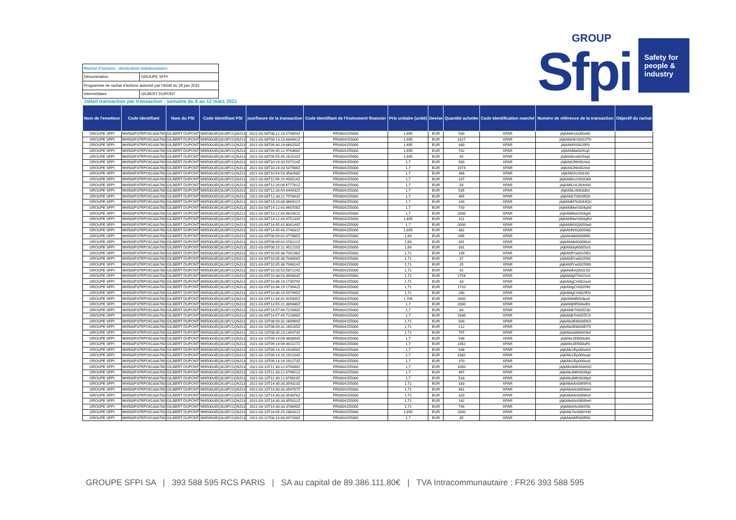| Rachat d'actions - déclaration hebdomadaire | |
| Dénomination | GROUPE SFPI |
| Programme de rachat d'actions autorisé par l'AGM du 18 juin 2021 | |
| Intermédiaire | GILBERT DUPONT |
GROUP
Sfpi
Safety for people & industry
Détail transaction par transaction - semaine du 8 au 12 mars 2021
| Nom de l'emetteur | Code Identifiant | Nom du PSI | Code Identifiant PSI | jour/heure de la transaction | Code Identifiant de l'instrument financier | Prix unitaire (unité) | Devise | Quantité achetée | Code Identification marché | Numéro de référence de la transaction | Objectif du rachat |
| --- | --- | --- | --- | --- | --- | --- | --- | --- | --- | --- | --- |
| GROUPE SFPI | 969500P37RPOIG33A760 | GILBERT DUPONT | 969500UEQ3U3P21QNJ13 | 2021-03-08T08:12:28.570854Z | FR0004155000 | 1,695 | EUR | 500 | XPAR | jAj6AfdHJs000z60 | |
| GROUPE SFPI | 969500P37RPOIG33A760 | GILBERT DUPONT | 969500UEQ3U3P21QNJ13 | 2021-03-08T08:13:10.684941Z | FR0004155000 | 1,695 | EUR | 1027 | XPAR | jAj6AfdHKX0010T0 | |
| GROUPE SFPI | 969500P37RPOIG33A760 | GILBERT DUPONT | 969500UEQ3U3P21QNJ13 | 2021-03-08T09:30:24.660250Z | FR0004155000 | 1,695 | EUR | 480 | XPAR | jAj6AfdIXI0020P0 | |
| GROUPE SFPI | 969500P37RPOIG33A760 | GILBERT DUPONT | 969500UEQ3U3P21QNJ13 | 2021-03-08T09:45:12.976366Z | FR0004155000 | 1,695 | EUR | 702 | XPAR | jAj6AfdIla002Kq0 | |
| GROUPE SFPI | 969500P37RPOIG33A760 | GILBERT DUPONT | 969500UEQ3U3P21QNJ13 | 2021-03-08T09:55:45.261520Z | FR0004155000 | 1,695 | EUR | 45 | XPAR | jAj6AfdIvn002Nq0 | |
| GROUPE SFPI | 969500P37RPOIG33A760 | GILBERT DUPONT | 969500UEQ3U3P21QNJ13 | 2021-03-08T10:24:33.537214Z | FR0004155000 | 1,7 | EUR | 560 | XPAR | jAj6AfdJNh002ie0 | |
| GROUPE SFPI | 969500P37RPOIG33A760 | GILBERT DUPONT | 969500UEQ3U3P21QNJ13 | 2021-03-08T10:24:33.537566Z | FR0004155000 | 1,7 | EUR | 1074 | XPAR | jAj6AfdJNh002in0 | |
| GROUPE SFPI | 969500P37RPOIG33A760 | GILBERT DUPONT | 969500UEQ3U3P21QNJ13 | 2021-03-08T10:54:53.358268Z | FR0004155000 | 1,7 | EUR | 366 | XPAR | jAj6AfdJr20031t0 | |
| GROUPE SFPI | 969500P37RPOIG33A760 | GILBERT DUPONT | 969500UEQ3U3P21QNJ13 | 2021-03-08T11:56:19.458514Z | FR0004155000 | 1,7 | EUR | 107 | XPAR | jAj6AfdKoV003Uk0 | |
| GROUPE SFPI | 969500P37RPOIG33A760 | GILBERT DUPONT | 969500UEQ3U3P21QNJ13 | 2021-03-08T12:26:08.677761Z | FR0004155000 | 1,7 | EUR | 50 | XPAR | jAj6AfdLHL003dS0 | |
| GROUPE SFPI | 969500P37RPOIG33A760 | GILBERT DUPONT | 969500UEQ3U3P21QNJ13 | 2021-03-08T12:26:54.644432Z | FR0004155000 | 1,7 | EUR | 535 | XPAR | jAj6AfdLI4003db0 | |
| GROUPE SFPI | 969500P37RPOIG33A760 | GILBERT DUPONT | 969500UEQ3U3P21QNJ13 | 2021-03-08T12:38:11.797843Z | FR0004155000 | 1,7 | EUR | 465 | XPAR | jAj6AfdLT0003fQ0 | |
| GROUPE SFPI | 969500P37RPOIG33A760 | GILBERT DUPONT | 969500UEQ3U3P21QNJ13 | 2021-03-08T13:20:08.366922Z | FR0004155000 | 1,7 | EUR | 100 | XPAR | jAj6AfdM7b0044Q0 | |
| GROUPE SFPI | 969500P37RPOIG33A760 | GILBERT DUPONT | 969500UEQ3U3P21QNJ13 | 2021-03-08T14:12:43.960706Z | FR0004155000 | 1,7 | EUR | 743 | XPAR | jAj6AfdMwV004g90 | |
| GROUPE SFPI | 969500P37RPOIG33A760 | GILBERT DUPONT | 969500UEQ3U3P21QNJ13 | 2021-03-08T14:12:43.961061Z | FR0004155000 | 1,7 | EUR | 2000 | XPAR | jAj6AfdMwV004gI0 | |
| GROUPE SFPI | 969500P37RPOIG33A760 | GILBERT DUPONT | 969500UEQ3U3P21QNJ13 | 2021-03-08T14:12:43.975134Z | FR0004155000 | 1,695 | EUR | 411 | XPAR | jAj6AfdMwV004gR0 | |
| GROUPE SFPI | 969500P37RPOIG33A760 | GILBERT DUPONT | 969500UEQ3U3P21QNJ13 | 2021-03-08T14:45:42.804149Z | FR0004155000 | 1,7 | EUR | 2000 | XPAR | jAj6AfdNSQ0054a0 | |
| GROUPE SFPI | 969500P37RPOIG33A760 | GILBERT DUPONT | 969500UEQ3U3P21QNJ13 | 2021-03-08T14:45:43.274831Z | FR0004155000 | 1,695 | EUR | 362 | XPAR | jAj6AfdNSQ0054j0 | |
| GROUPE SFPI | 969500P37RPOIG33A760 | GILBERT DUPONT | 969500UEQ3U3P21QNJ13 | 2021-03-09T08:09:02.077885Z | FR0004155000 | 1,69 | EUR | 685 | XPAR | jAj6Afddk6000Ml0 | |
| GROUPE SFPI | 969500P37RPOIG33A760 | GILBERT DUPONT | 969500UEQ3U3P21QNJ13 | 2021-03-09T08:09:02.078221Z | FR0004155000 | 1,69 | EUR | 391 | XPAR | jAj6Afddk6000Mu0 | |
| GROUPE SFPI | 969500P37RPOIG33A760 | GILBERT DUPONT | 969500UEQ3U3P21QNJ13 | 2021-03-09T08:15:12.451210Z | FR0004155000 | 1,69 | EUR | 331 | XPAR | jAj6Afddq4000Sc0 | |
| GROUPE SFPI | 969500P37RPOIG33A760 | GILBERT DUPONT | 969500UEQ3U3P21QNJ13 | 2021-03-09T10:05:38.704196Z | FR0004155000 | 1,71 | EUR | 109 | XPAR | jAj6AfdfYw0025E0 | |
| GROUPE SFPI | 969500P37RPOIG33A760 | GILBERT DUPONT | 969500UEQ3U3P21QNJ13 | 2021-03-09T10:05:38.704656Z | FR0004155000 | 1,71 | EUR | 37 | XPAR | jAj6AfdfYw0025N0 | |
| GROUPE SFPI | 969500P37RPOIG33A760 | GILBERT DUPONT | 969500UEQ3U3P21QNJ13 | 2021-03-09T10:05:38.704814Z | FR0004155000 | 1,71 | EUR | 25 | XPAR | jAj6AfdfYw0025W0 | |
| GROUPE SFPI | 969500P37RPOIG33A760 | GILBERT DUPONT | 969500UEQ3U3P21QNJ13 | 2021-03-09T10:28:53.587214Z | FR0004155000 | 1,71 | EUR | 42 | XPAR | jAj6AfdfvQ002L50 | |
| GROUPE SFPI | 969500P37RPOIG33A760 | GILBERT DUPONT | 969500UEQ3U3P21QNJ13 | 2021-03-09T10:38:54.469003Z | FR0004155000 | 1,71 | EUR | 1754 | XPAR | jAj6Afdg57002Xv0 | |
| GROUPE SFPI | 969500P37RPOIG33A760 | GILBERT DUPONT | 969500UEQ3U3P21QNJ13 | 2021-03-09T10:46:19.173579Z | FR0004155000 | 1,71 | EUR | 33 | XPAR | jAj6AfdgCH002ev0 | |
| GROUPE SFPI | 969500P37RPOIG33A760 | GILBERT DUPONT | 969500UEQ3U3P21QNJ13 | 2021-03-09T10:46:19.173942Z | FR0004155000 | 1,71 | EUR | 1720 | XPAR | jAj6AfdgCH002f40 | |
| GROUPE SFPI | 969500P37RPOIG33A760 | GILBERT DUPONT | 969500UEQ3U3P21QNJ13 | 2021-03-09T10:46:19.597995Z | FR0004155000 | 1,71 | EUR | 280 | XPAR | jAj6AfdgCH002fD0 | |
| GROUPE SFPI | 969500P37RPOIG33A760 | GILBERT DUPONT | 969500UEQ3U3P21QNJ13 | 2021-03-09T12:34:41.925605Z | FR0004155000 | 1,705 | EUR | 2000 | XPAR | jAj6AfdhtB003pz0 | |
| GROUPE SFPI | 969500P37RPOIG33A760 | GILBERT DUPONT | 969500UEQ3U3P21QNJ13 | 2021-03-09T13:55:21.389480Z | FR0004155000 | 1,7 | EUR | 2000 | XPAR | jAj6Afdj9F004eE0 | |
| GROUPE SFPI | 969500P37RPOIG33A760 | GILBERT DUPONT | 969500UEQ3U3P21QNJ13 | 2021-03-09T14:57:49.721690Z | FR0004155000 | 1,7 | EUR | 64 | XPAR | jAj6Afdk7h005Z30 | |
| GROUPE SFPI | 969500P37RPOIG33A760 | GILBERT DUPONT | 969500UEQ3U3P21QNJ13 | 2021-03-09T14:57:49.721896Z | FR0004155000 | 1,7 | EUR | 1936 | XPAR | jAj6Afdk7h005ZC0 | |
| GROUPE SFPI | 969500P37RPOIG33A760 | GILBERT DUPONT | 969500UEQ3U3P21QNJ13 | 2021-03-10T08:09:32.284969Z | FR0004155000 | 1,71 | EUR | 500 | XPAR | jAj6Afe0E8000DK0 | |
| GROUPE SFPI | 969500P37RPOIG33A760 | GILBERT DUPONT | 969500UEQ3U3P21QNJ13 | 2021-03-10T08:09:32.285205Z | FR0004155000 | 1,71 | EUR | 212 | XPAR | jAj6Afe0E8000DT0 | |
| GROUPE SFPI | 969500P37RPOIG33A760 | GILBERT DUPONT | 969500UEQ3U3P21QNJ13 | 2021-03-10T08:35:23.135474Z | FR0004155000 | 1,71 | EUR | 797 | XPAR | jAj6Afe0d8000Ob0 | |
| GROUPE SFPI | 969500P37RPOIG33A760 | GILBERT DUPONT | 969500UEQ3U3P21QNJ13 | 2021-03-10T09:14:09.480894Z | FR0004155000 | 1,7 | EUR | 548 | XPAR | jAj6Afe1Ef000u60 | |
| GROUPE SFPI | 969500P37RPOIG33A760 | GILBERT DUPONT | 969500UEQ3U3P21QNJ13 | 2021-03-10T09:14:09.481127Z | FR0004155000 | 1,7 | EUR | 1452 | XPAR | jAj6Afe1Ef000uF0 | |
| GROUPE SFPI | 969500P37RPOIG33A760 | GILBERT DUPONT | 969500UEQ3U3P21QNJ13 | 2021-03-10T09:14:19.291856Z | FR0004155000 | 1,7 | EUR | 548 | XPAR | jAj6Afe1Ep000uh0 | |
| GROUPE SFPI | 969500P37RPOIG33A760 | GILBERT DUPONT | 969500UEQ3U3P21QNJ13 | 2021-03-10T09:14:19.292104Z | FR0004155000 | 1,7 | EUR | 1082 | XPAR | jAj6Afe1Ep000uq0 | |
| GROUPE SFPI | 969500P37RPOIG33A760 | GILBERT DUPONT | 969500UEQ3U3P21QNJ13 | 2021-03-10T09:14:19.292273Z | FR0004155000 | 1,7 | EUR | 370 | XPAR | jAj6Afe1Ep000uz0 | |
| GROUPE SFPI | 969500P37RPOIG33A760 | GILBERT DUPONT | 969500UEQ3U3P21QNJ13 | 2021-03-10T11:30:12.679446Z | FR0004155000 | 1,7 | EUR | 1000 | XPAR | jAj6Afe3MK0039X0 | |
| GROUPE SFPI | 969500P37RPOIG33A760 | GILBERT DUPONT | 969500UEQ3U3P21QNJ13 | 2021-03-10T11:30:12.679651Z | FR0004155000 | 1,7 | EUR | 467 | XPAR | jAj6Afe3MK0039g0 | |
| GROUPE SFPI | 969500P37RPOIG33A760 | GILBERT DUPONT | 969500UEQ3U3P21QNJ13 | 2021-03-10T11:30:12.679819Z | FR0004155000 | 1,7 | EUR | 533 | XPAR | jAj6Afe3MK0039p0 | |
| GROUPE SFPI | 969500P37RPOIG33A760 | GILBERT DUPONT | 969500UEQ3U3P21QNJ13 | 2021-03-10T14:30:33.354313Z | FR0004155000 | 1,71 | EUR | 333 | XPAR | jAj6Afe6Ar006WV0 | |
| GROUPE SFPI | 969500P37RPOIG33A760 | GILBERT DUPONT | 969500UEQ3U3P21QNJ13 | 2021-03-10T14:30:33.354707Z | FR0004155000 | 1,71 | EUR | 461 | XPAR | jAj6Afe6Ar006We0 | |
| GROUPE SFPI | 969500P37RPOIG33A760 | GILBERT DUPONT | 969500UEQ3U3P21QNJ13 | 2021-03-10T14:30:33.354876Z | FR0004155000 | 1,71 | EUR | 320 | XPAR | jAj6Afe6Ar006Wn0 | |
| GROUPE SFPI | 969500P37RPOIG33A760 | GILBERT DUPONT | 969500UEQ3U3P21QNJ13 | 2021-03-10T14:30:33.355012Z | FR0004155000 | 1,71 | EUR | 142 | XPAR | jAj6Afe6Ar006Ww0 | |
| GROUPE SFPI | 969500P37RPOIG33A760 | GILBERT DUPONT | 969500UEQ3U3P21QNJ13 | 2021-03-10T14:30:33.378690Z | FR0004155000 | 1,71 | EUR | 744 | XPAR | jAj6Afe6Ar006X50 | |
| GROUPE SFPI | 969500P37RPOIG33A760 | GILBERT DUPONT | 969500UEQ3U3P21QNJ13 | 2021-03-10T16:05:29.288161Z | FR0004155000 | 1,695 | EUR | 2000 | XPAR | jAj6Afe7eh008YH0 | |
| GROUPE SFPI | 969500P37RPOIG33A760 | GILBERT DUPONT | 969500UEQ3U3P21QNJ13 | 2021-03-11T08:10:08.497168Z | FR0004155000 | 1,7 | EUR | 35 | XPAR | jAj6AfeMiF000F60 | |
GROUPE SFPI SA | 393 588 595 RCS PARIS | SA au capital de 89.386.111,80€ | TVA Intracommunautaire : FR26 393 588 595